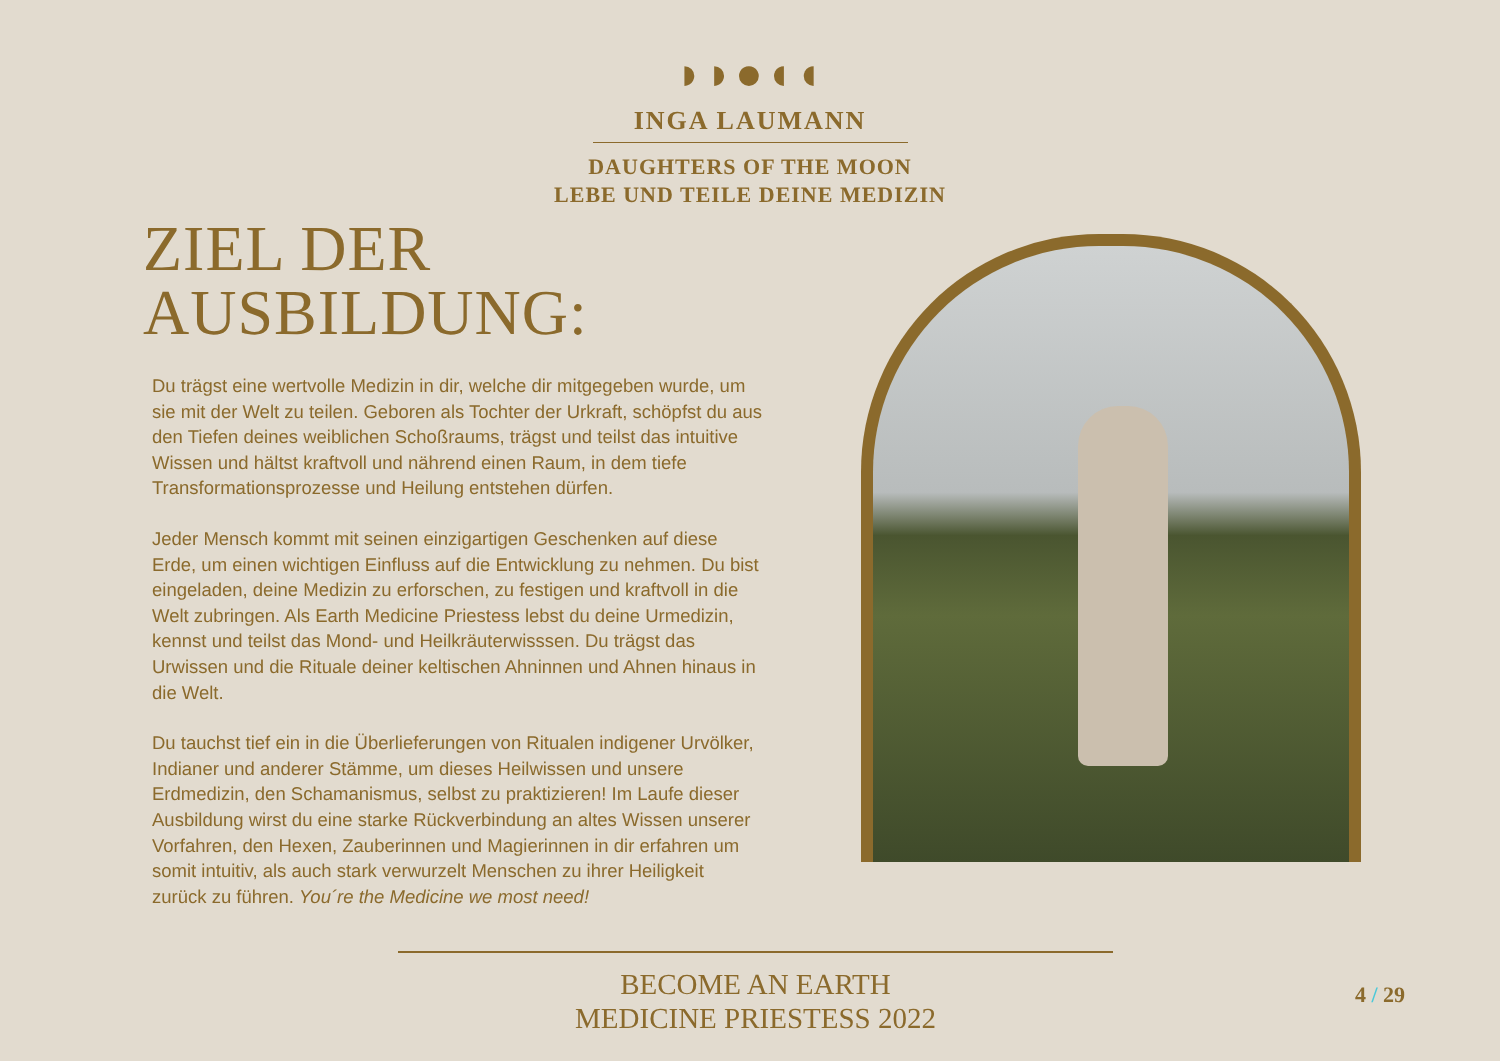◗◗●◖◖
INGA LAUMANN
DAUGHTERS OF THE MOON
LEBE UND TEILE DEINE MEDIZIN
ZIEL DER
AUSBILDUNG:
Du trägst eine wertvolle Medizin in dir, welche dir mitgegeben wurde, um sie mit der Welt zu teilen. Geboren als Tochter der Urkraft, schöpfst du aus den Tiefen deines weiblichen Schoßraums, trägst und teilst das intuitive Wissen und hältst kraftvoll und nährend einen Raum, in dem tiefe Transformationsprozesse und Heilung entstehen dürfen.
Jeder Mensch kommt mit seinen einzigartigen Geschenken auf diese Erde, um einen wichtigen Einfluss auf die Entwicklung zu nehmen. Du bist eingeladen, deine Medizin zu erforschen, zu festigen und kraftvoll in die Welt zubringen. Als Earth Medicine Priestess lebst du deine Urmedizin, kennst und teilst das Mond- und Heilkräuterwisssen. Du trägst das Urwissen und die Rituale deiner keltischen Ahninnen und Ahnen hinaus in die Welt.
Du tauchst tief ein in die Überlieferungen von Ritualen indigener Urvölker, Indianer und anderer Stämme, um dieses Heilwissen und unsere Erdmedizin, den Schamanismus, selbst zu praktizieren! Im Laufe dieser Ausbildung wirst du eine starke Rückverbindung an altes Wissen unserer Vorfahren, den Hexen, Zauberinnen und Magierinnen in dir erfahren um somit intuitiv, als auch stark verwurzelt Menschen zu ihrer Heiligkeit zurück zu führen. You´re the Medicine we most need!
BECOME AN EARTH
MEDICINE PRIESTESS 2022
4 / 29